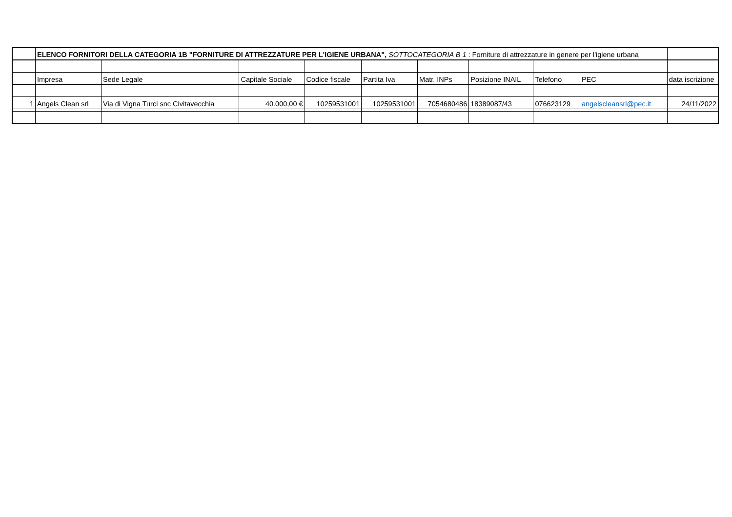| | ELENCO FORNITORI DELLA CATEGORIA 1B "FORNITURE DI ATTREZZATURE PER L'IGIENE URBANA", SOTTOCATEGORIA B 1 : Forniture di attrezzature in genere per l'igiene urbana | | | | | | | | | |
| | Impresa | Sede Legale | Capitale Sociale | Codice fiscale | Partita Iva | Matr. INPs | Posizione INAIL | Telefono | PEC | data iscrizione |
| 1 | Angels Clean srl | Via di Vigna Turci snc Civitavecchia | 40.000,00 € | 10259531001 | 10259531001 | 7054680486 | 18389087/43 | 076623129 | angelscleansrl@pec.it | 24/11/2022 |